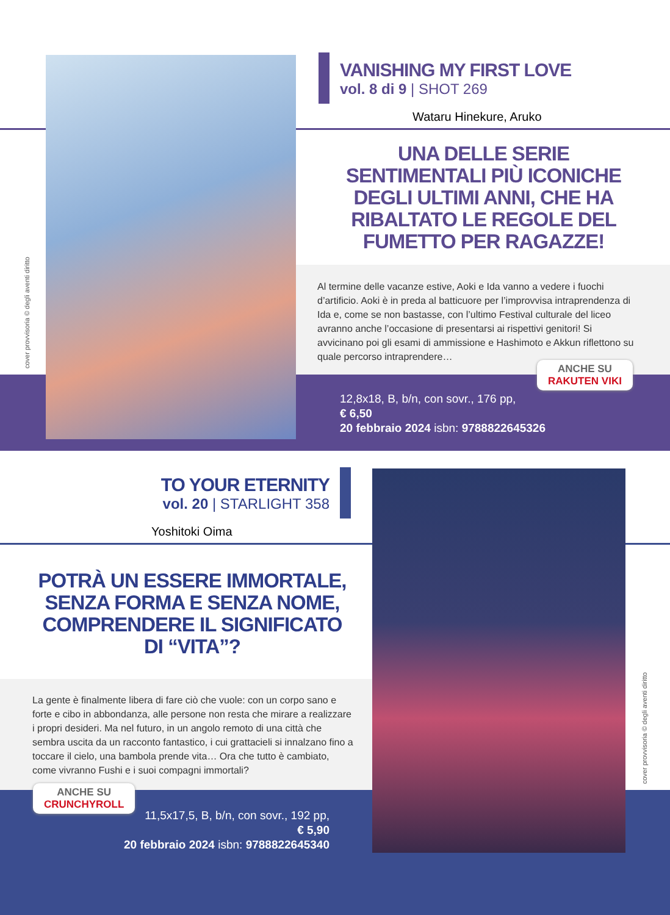VANISHING MY FIRST LOVE
vol. 8 di 9 | SHOT 269
Wataru Hinekure, Aruko
UNA DELLE SERIE SENTIMENTALI PIÙ ICONICHE DEGLI ULTIMI ANNI, CHE HA RIBALTATO LE REGOLE DEL FUMETTO PER RAGAZZE!
Al termine delle vacanze estive, Aoki e Ida vanno a vedere i fuochi d’artificio. Aoki è in preda al batticuore per l’improvvisa intraprendenza di Ida e, come se non bastasse, con l’ultimo Festival culturale del liceo avranno anche l’occasione di presentarsi ai rispettivi genitori! Si avvicinano poi gli esami di ammissione e Hashimoto e Akkun riflettono su quale percorso intraprendere…
ANCHE SU
RAKUTEN VIKI
12,8x18, B, b/n, con sovr., 176 pp,
€ 6,50
20 febbraio 2024 isbn: 9788822645326
cover provvisoria © degli aventi diritto
TO YOUR ETERNITY
vol. 20 | STARLIGHT 358
Yoshitoki Oima
POTRÀ UN ESSERE IMMORTALE, SENZA FORMA E SENZA NOME, COMPRENDERE IL SIGNIFICATO DI “VITA”?
La gente è finalmente libera di fare ciò che vuole: con un corpo sano e forte e cibo in abbondanza, alle persone non resta che mirare a realizzare i propri desideri. Ma nel futuro, in un angolo remoto di una città che sembra uscita da un racconto fantastico, i cui grattacieli si innalzano fino a toccare il cielo, una bambola prende vita… Ora che tutto è cambiato, come vivranno Fushi e i suoi compagni immortali?
ANCHE SU
CRUNCHYROLL
11,5x17,5, B, b/n, con sovr., 192 pp,
€ 5,90
20 febbraio 2024 isbn: 9788822645340
cover provvisoria © degli aventi diritto